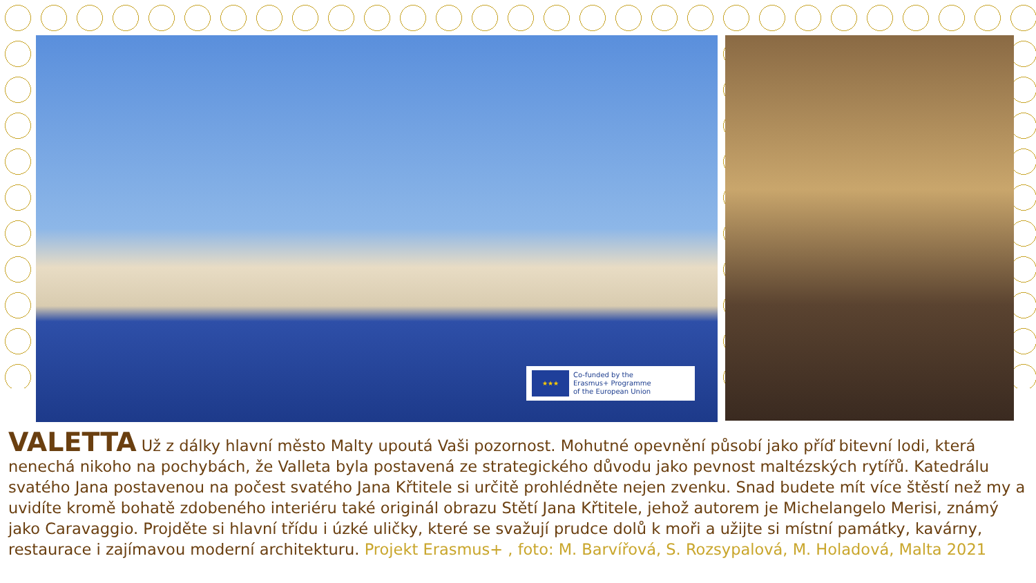★★★
Co-funded by the
Erasmus+ Programme
of the European Union
VALETTA Už z dálky hlavní město Malty upoutá Vaši pozornost. Mohutné opevnění působí jako příď bitevní lodi, která nenechá nikoho na pochybách, že Valleta byla postavená ze strategického důvodu jako pevnost maltézských rytířů. Katedrálu svatého Jana postavenou na počest svatého Jana Křtitele si určitě prohlédněte nejen zvenku. Snad budete mít více štěstí než my a uvidíte kromě bohatě zdobeného interiéru také originál obrazu Stětí Jana Křtitele, jehož autorem je Michelangelo Merisi, známý jako Caravaggio. Projděte si hlavní třídu i úzké uličky, které se svažují prudce dolů k moři a užijte si místní památky, kavárny, restaurace i zajímavou moderní architekturu. Projekt Erasmus+ , foto: M. Barvířová, S. Rozsypalová, M. Holadová, Malta 2021